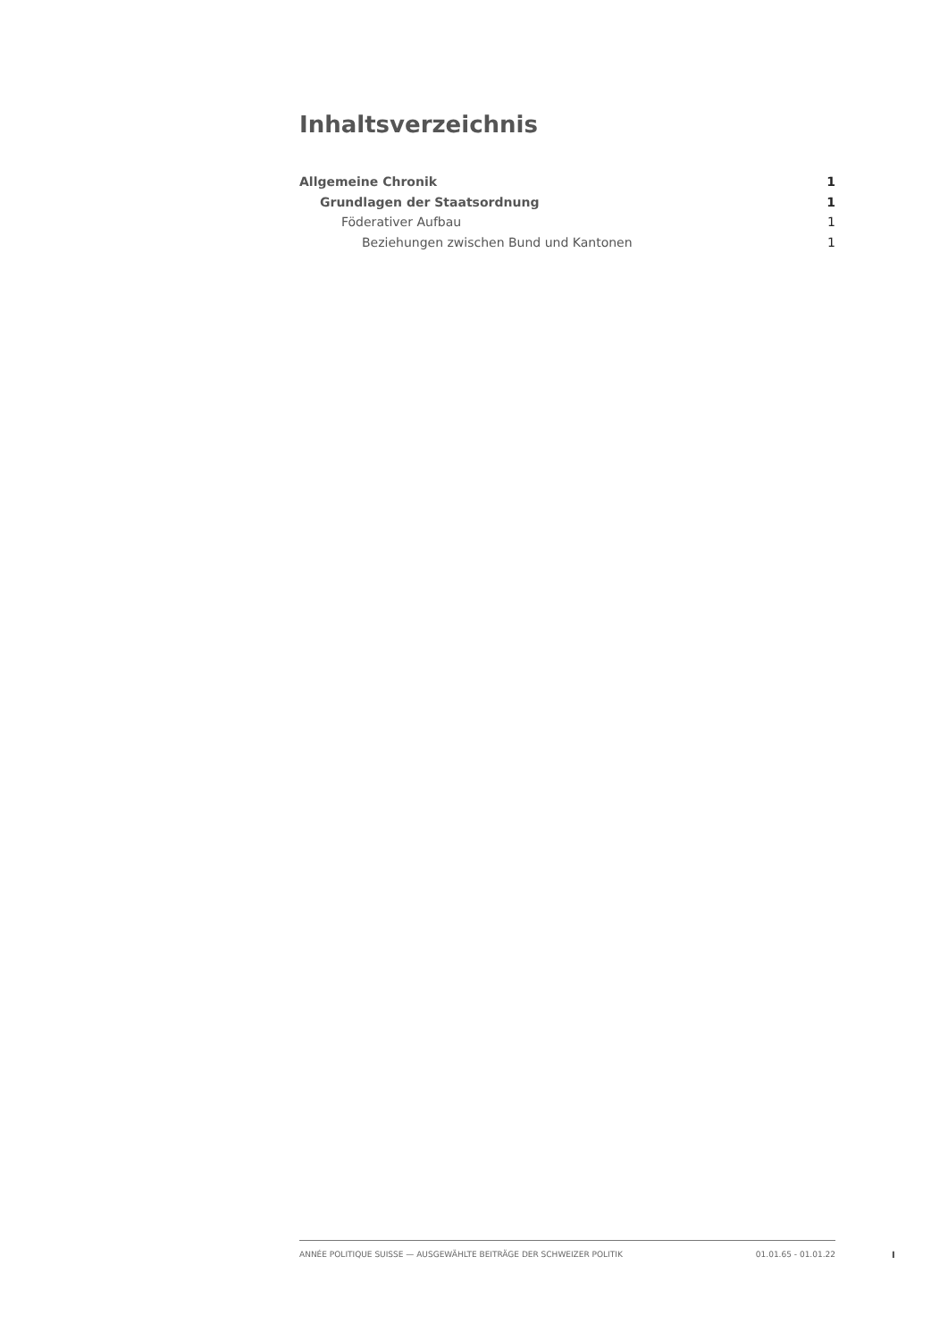Inhaltsverzeichnis
Allgemeine Chronik 1
Grundlagen der Staatsordnung 1
Föderativer Aufbau 1
Beziehungen zwischen Bund und Kantonen 1
ANNÉE POLITIQUE SUISSE — AUSGEWÄHLTE BEITRÄGE DER SCHWEIZER POLITIK 01.01.65 - 01.01.22
I